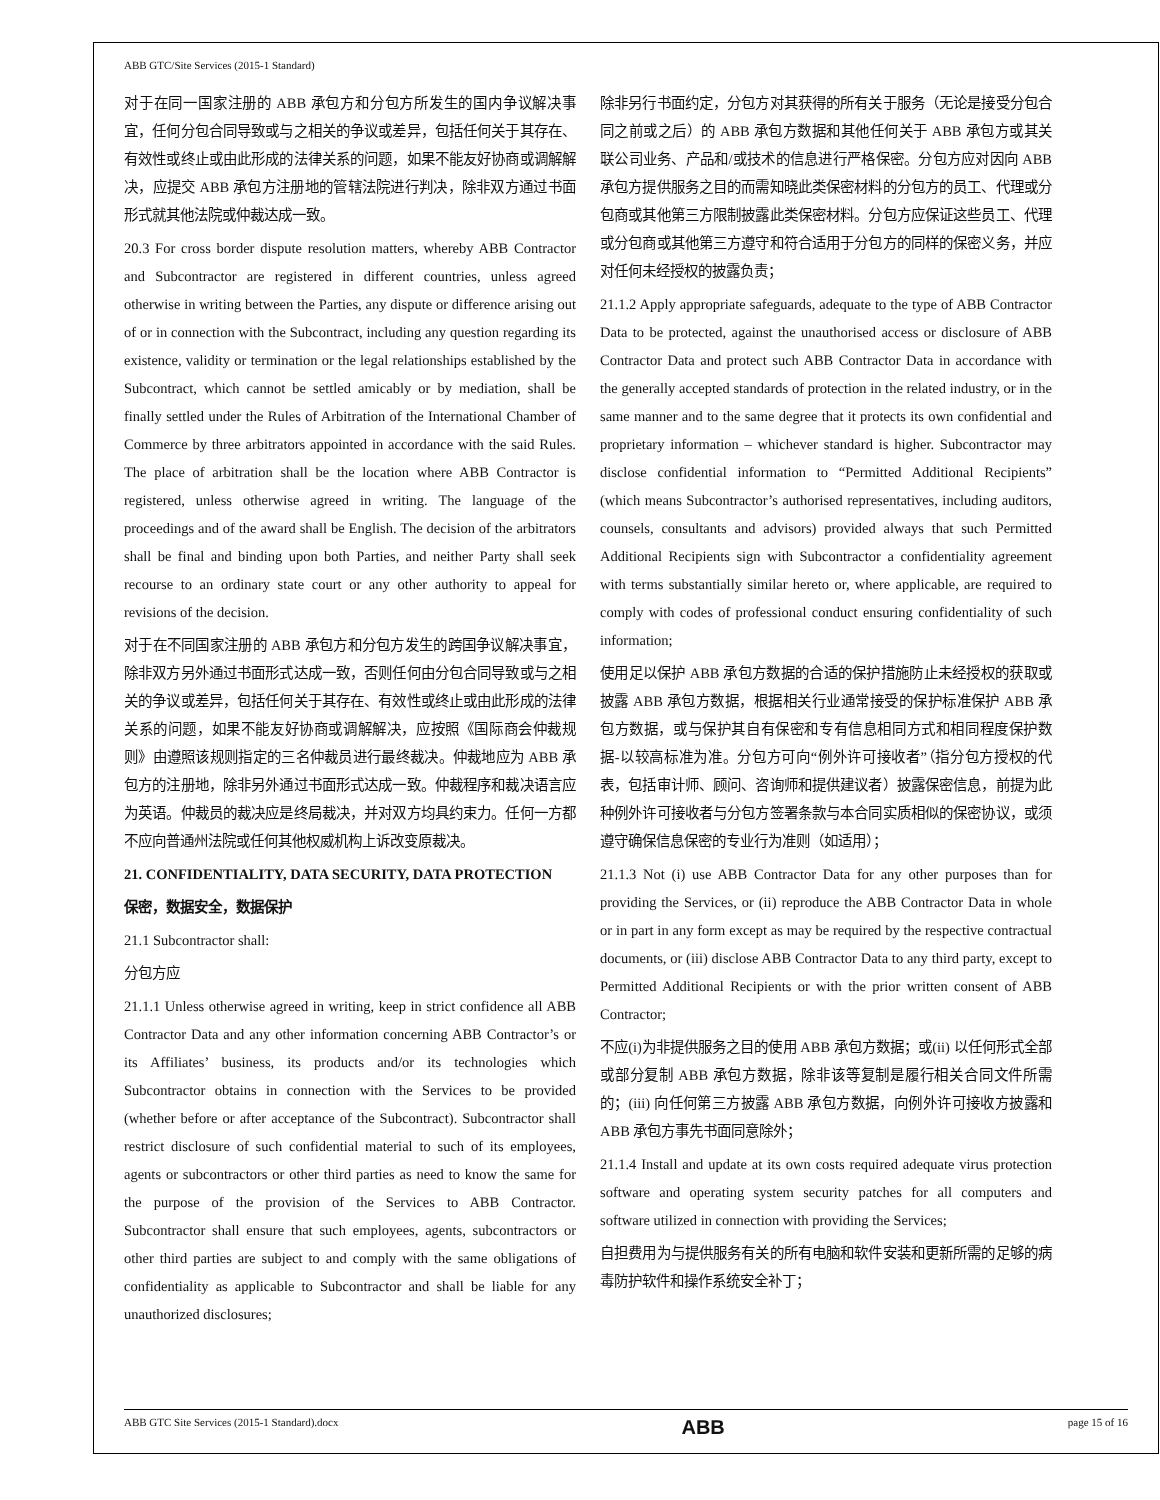ABB GTC/Site Services (2015-1 Standard)
对于在同一国家注册的 ABB 承包方和分包方所发生的国内争议解决事宜，任何分包合同导致或与之相关的争议或差异，包括任何关于其存在、有效性或终止或由此形成的法律关系的问题，如果不能友好协商或调解解决，应提交 ABB 承包方注册地的管辖法院进行判决，除非双方通过书面形式就其他法院或仲裁达成一致。
20.3 For cross border dispute resolution matters, whereby ABB Contractor and Subcontractor are registered in different countries, unless agreed otherwise in writing between the Parties, any dispute or difference arising out of or in connection with the Subcontract, including any question regarding its existence, validity or termination or the legal relationships established by the Subcontract, which cannot be settled amicably or by mediation, shall be finally settled under the Rules of Arbitration of the International Chamber of Commerce by three arbitrators appointed in accordance with the said Rules. The place of arbitration shall be the location where ABB Contractor is registered, unless otherwise agreed in writing. The language of the proceedings and of the award shall be English. The decision of the arbitrators shall be final and binding upon both Parties, and neither Party shall seek recourse to an ordinary state court or any other authority to appeal for revisions of the decision.
对于在不同国家注册的 ABB 承包方和分包方发生的跨国争议解决事宜，除非双方另外通过书面形式达成一致，否则任何由分包合同导致或与之相关的争议或差异，包括任何关于其存在、有效性或终止或由此形成的法律关系的问题，如果不能友好协商或调解解决，应按照《国际商会仲裁规则》由遵照该规则指定的三名仲裁员进行最终裁决。仲裁地应为 ABB 承包方的注册地，除非另外通过书面形式达成一致。仲裁程序和裁决语言应为英语。仲裁员的裁决应是终局裁决，并对双方均具约束力。任何一方都不应向普通州法院或任何其他权威机构上诉改变原裁决。
21. CONFIDENTIALITY, DATA SECURITY, DATA PROTECTION
保密，数据安全，数据保护
21.1 Subcontractor shall:
分包方应
21.1.1 Unless otherwise agreed in writing, keep in strict confidence all ABB Contractor Data and any other information concerning ABB Contractor’s or its Affiliates’ business, its products and/or its technologies which Subcontractor obtains in connection with the Services to be provided (whether before or after acceptance of the Subcontract). Subcontractor shall restrict disclosure of such confidential material to such of its employees, agents or subcontractors or other third parties as need to know the same for the purpose of the provision of the Services to ABB Contractor. Subcontractor shall ensure that such employees, agents, subcontractors or other third parties are subject to and comply with the same obligations of confidentiality as applicable to Subcontractor and shall be liable for any unauthorized disclosures;
除非另行书面约定，分包方对其获得的所有关于服务（无论是接受分包合同之前或之后）的 ABB 承包方数据和其他任何关于 ABB 承包方或其关联公司业务、产品和/或技术的信息进行严格保密。分包方应对因向 ABB 承包方提供服务之目的而需知晓此类保密材料的分包方的员工、代理或分包商或其他第三方限制披露此类保密材料。分包方应保证这些员工、代理或分包商或其他第三方遵守和符合适用于分包方的同样的保密义务，并应对任何未经授权的披露负责；
21.1.2 Apply appropriate safeguards, adequate to the type of ABB Contractor Data to be protected, against the unauthorised access or disclosure of ABB Contractor Data and protect such ABB Contractor Data in accordance with the generally accepted standards of protection in the related industry, or in the same manner and to the same degree that it protects its own confidential and proprietary information – whichever standard is higher. Subcontractor may disclose confidential information to “Permitted Additional Recipients” (which means Subcontractor’s authorised representatives, including auditors, counsels, consultants and advisors) provided always that such Permitted Additional Recipients sign with Subcontractor a confidentiality agreement with terms substantially similar hereto or, where applicable, are required to comply with codes of professional conduct ensuring confidentiality of such information;
使用足以保护 ABB 承包方数据的合适的保护措施防止未经授权的获取或披露 ABB 承包方数据，根据相关行业通常接受的保护标准保护 ABB 承包方数据，或与保护其自有保密和专有信息相同方式和相同程度保护数据-以较高标准为准。分包方可向“例外许可接收者”（指分包方授权的代表，包括审计师、顾问、咨询师和提供建议者）披露保密信息，前提为此种例外许可接收者与分包方签署条款与本合同实质相似的保密协议，或须遵守确保信息保密的专业行为准则（如适用）；
21.1.3 Not (i) use ABB Contractor Data for any other purposes than for providing the Services, or (ii) reproduce the ABB Contractor Data in whole or in part in any form except as may be required by the respective contractual documents, or (iii) disclose ABB Contractor Data to any third party, except to Permitted Additional Recipients or with the prior written consent of ABB Contractor;
不应(i)为非提供服务之目的使用 ABB 承包方数据；或(ii) 以任何形式全部或部分复制 ABB 承包方数据，除非该等复制是履行相关合同文件所需的；(iii) 向任何第三方披露 ABB 承包方数据，向例外许可接收方披露和 ABB 承包方事先书面同意除外；
21.1.4 Install and update at its own costs required adequate virus protection software and operating system security patches for all computers and software utilized in connection with providing the Services;
自担费用为与提供服务有关的所有电脑和软件安装和更新所需的足够的病毒防护软件和操作系统安全补丁；
ABB GTC Site Services (2015-1 Standard).docx ABB page 15 of 16